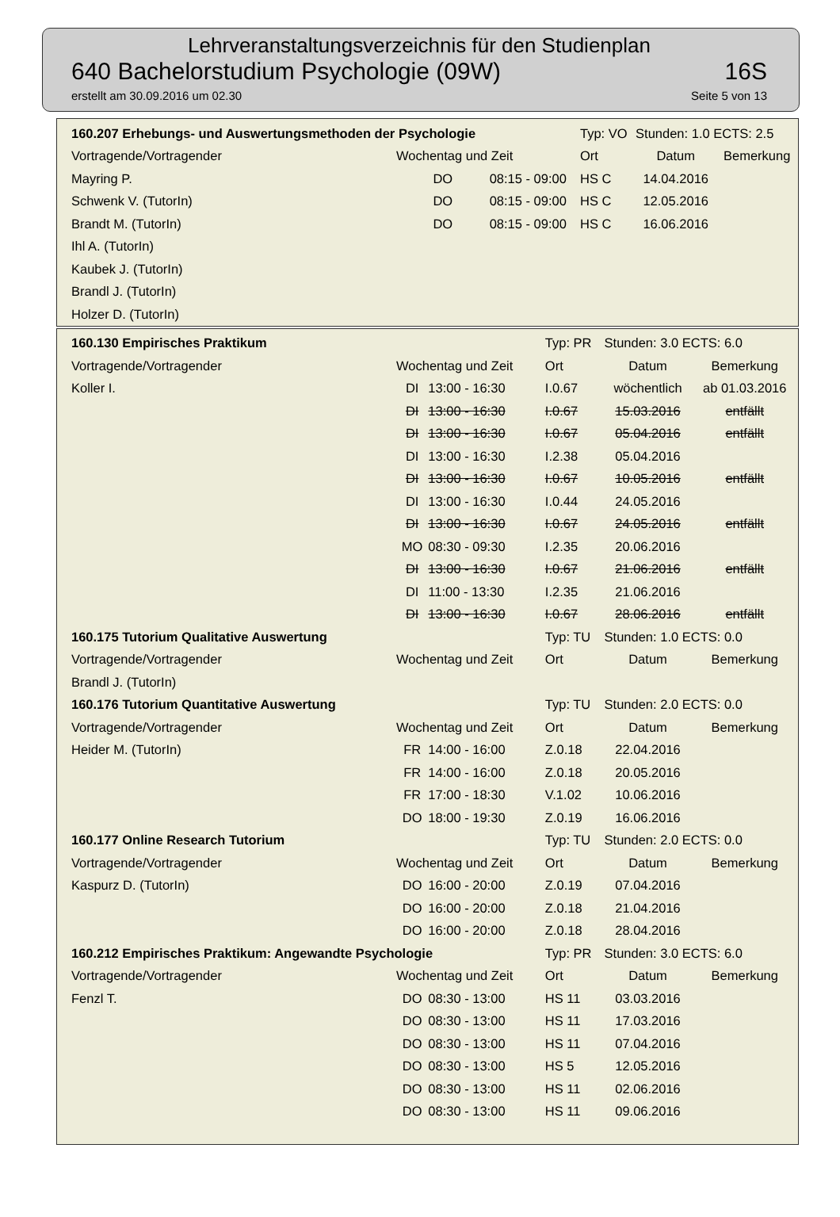Lehrveranstaltungsverzeichnis für den Studienplan
640 Bachelorstudium Psychologie (09W) 16S
erstellt am 30.09.2016 um 02.30 Seite 5 von 13
| 160.207 Erhebungs- und Auswertungsmethoden der Psychologie | | | Typ: VO | Stunden: 1.0 ECTS: 2.5 | |
| Vortragende/Vortragender | Wochentag und Zeit | | Ort | Datum | Bemerkung |
| Mayring P. | DO | 08:15 - 09:00 | HS C | 14.04.2016 | |
| Schwenk V. (TutorIn) | DO | 08:15 - 09:00 | HS C | 12.05.2016 | |
| Brandt M. (TutorIn) | DO | 08:15 - 09:00 | HS C | 16.06.2016 | |
| Ihl A. (TutorIn) | | | | | |
| Kaubek J. (TutorIn) | | | | | |
| Brandl J. (TutorIn) | | | | | |
| Holzer D. (TutorIn) | | | | | |
| 160.130 Empirisches Praktikum | | | Typ: PR | Stunden: 3.0 ECTS: 6.0 | |
| Vortragende/Vortragender | Wochentag und Zeit | | Ort | Datum | Bemerkung |
| Koller I. | DI | 13:00 - 16:30 | I.0.67 | wöchentlich | ab 01.03.2016 |
| | DI | 13:00 - 16:30 | I.0.67 | 15.03.2016 | entfällt |
| | DI | 13:00 - 16:30 | I.0.67 | 05.04.2016 | entfällt |
| | DI | 13:00 - 16:30 | I.2.38 | 05.04.2016 | |
| | DI | 13:00 - 16:30 | I.0.67 | 10.05.2016 | entfällt |
| | DI | 13:00 - 16:30 | I.0.44 | 24.05.2016 | |
| | DI | 13:00 - 16:30 | I.0.67 | 24.05.2016 | entfällt |
| | MO | 08:30 - 09:30 | I.2.35 | 20.06.2016 | |
| | DI | 13:00 - 16:30 | I.0.67 | 21.06.2016 | entfällt |
| | DI | 11:00 - 13:30 | I.2.35 | 21.06.2016 | |
| | DI | 13:00 - 16:30 | I.0.67 | 28.06.2016 | entfällt |
| 160.175 Tutorium Qualitative Auswertung | | | Typ: TU | Stunden: 1.0 ECTS: 0.0 | |
| Vortragende/Vortragender | Wochentag und Zeit | | Ort | Datum | Bemerkung |
| Brandl J. (TutorIn) | | | | | |
| 160.176 Tutorium Quantitative Auswertung | | | Typ: TU | Stunden: 2.0 ECTS: 0.0 | |
| Vortragende/Vortragender | Wochentag und Zeit | | Ort | Datum | Bemerkung |
| Heider M. (TutorIn) | FR | 14:00 - 16:00 | Z.0.18 | 22.04.2016 | |
| | FR | 14:00 - 16:00 | Z.0.18 | 20.05.2016 | |
| | FR | 17:00 - 18:30 | V.1.02 | 10.06.2016 | |
| | DO | 18:00 - 19:30 | Z.0.19 | 16.06.2016 | |
| 160.177 Online Research Tutorium | | | Typ: TU | Stunden: 2.0 ECTS: 0.0 | |
| Vortragende/Vortragender | Wochentag und Zeit | | Ort | Datum | Bemerkung |
| Kaspurz D. (TutorIn) | DO | 16:00 - 20:00 | Z.0.19 | 07.04.2016 | |
| | DO | 16:00 - 20:00 | Z.0.18 | 21.04.2016 | |
| | DO | 16:00 - 20:00 | Z.0.18 | 28.04.2016 | |
| 160.212 Empirisches Praktikum: Angewandte Psychologie | | | Typ: PR | Stunden: 3.0 ECTS: 6.0 | |
| Vortragende/Vortragender | Wochentag und Zeit | | Ort | Datum | Bemerkung |
| Fenzl T. | DO | 08:30 - 13:00 | HS 11 | 03.03.2016 | |
| | DO | 08:30 - 13:00 | HS 11 | 17.03.2016 | |
| | DO | 08:30 - 13:00 | HS 11 | 07.04.2016 | |
| | DO | 08:30 - 13:00 | HS 5 | 12.05.2016 | |
| | DO | 08:30 - 13:00 | HS 11 | 02.06.2016 | |
| | DO | 08:30 - 13:00 | HS 11 | 09.06.2016 | |